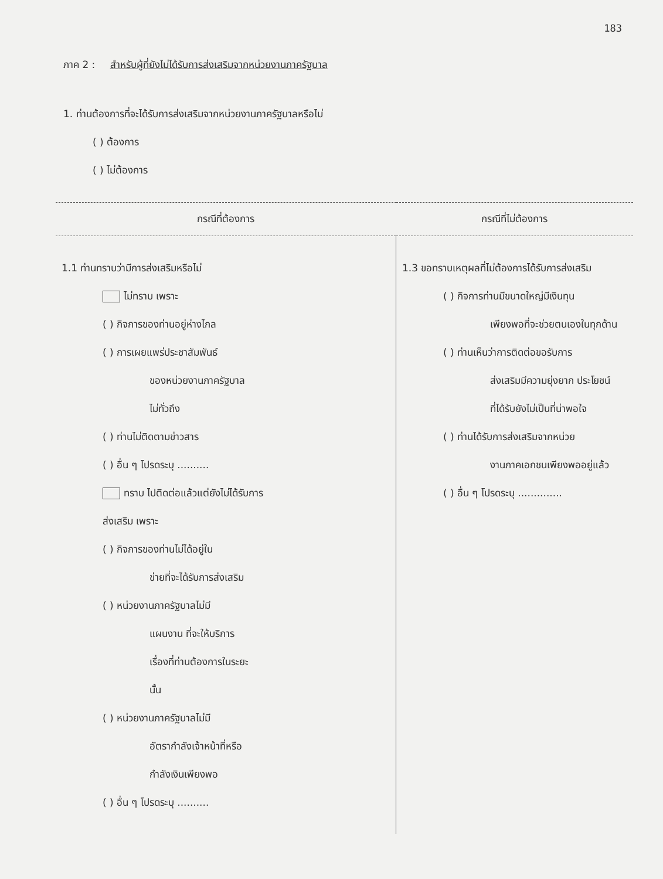183
ภาค 2 : สำหรับผู้ที่ยังไม่ได้รับการส่งเสริมจากหน่วยงานภาครัฐบาล
1. ท่านต้องการที่จะได้รับการส่งเสริมจากหน่วยงานภาครัฐบาลหรือไม่
( ) ต้องการ
( ) ไม่ต้องการ
| กรณีที่ต้องการ | กรณีที่ไม่ต้องการ |
| --- | --- |
| 1.1 ท่านทราบว่ามีการส่งเสริมหรือไม่ ไม่ทราบ เพราะ ( ) กิจการของท่านอยู่ห่างไกล ( ) การเผยแพร่ประชาสัมพันธ์ ของหน่วยงานภาครัฐบาล ไม่ทั่วถึง ( ) ท่านไม่ติดตามข่าวสาร ( ) อื่น ๆ โปรดระบุ .......... ทราบ ไปติดต่อแล้วแต่ยังไม่ได้รับการ ส่งเสริม เพราะ ( ) กิจการของท่านไม่ได้อยู่ใน ข่ายที่จะได้รับการส่งเสริม ( ) หน่วยงานภาครัฐบาลไม่มี แผนงาน ที่จะให้บริการ เรื่องที่ท่านต้องการในระยะ นั้น ( ) หน่วยงานภาครัฐบาลไม่มี อัตรากำลังเจ้าหน้าที่หรือ กำลังเงินเพียงพอ ( ) อื่น ๆ โปรดระบุ .......... | 1.3 ขอทราบเหตุผลที่ไม่ต้องการได้รับการส่งเสริม ( ) กิจการท่านมีขนาดใหญ่มีเงินทุน เพียงพอที่จะช่วยตนเองในทุกด้าน ( ) ท่านเห็นว่าการติดต่อขอรับการ ส่งเสริมมีความยุ่งยาก ประโยชน์ ที่ได้รับยังไม่เป็นที่น่าพอใจ ( ) ท่านได้รับการส่งเสริมจากหน่วย งานภาคเอกชนเพียงพออยู่แล้ว ( ) อื่น ๆ โปรดระบุ .............. |